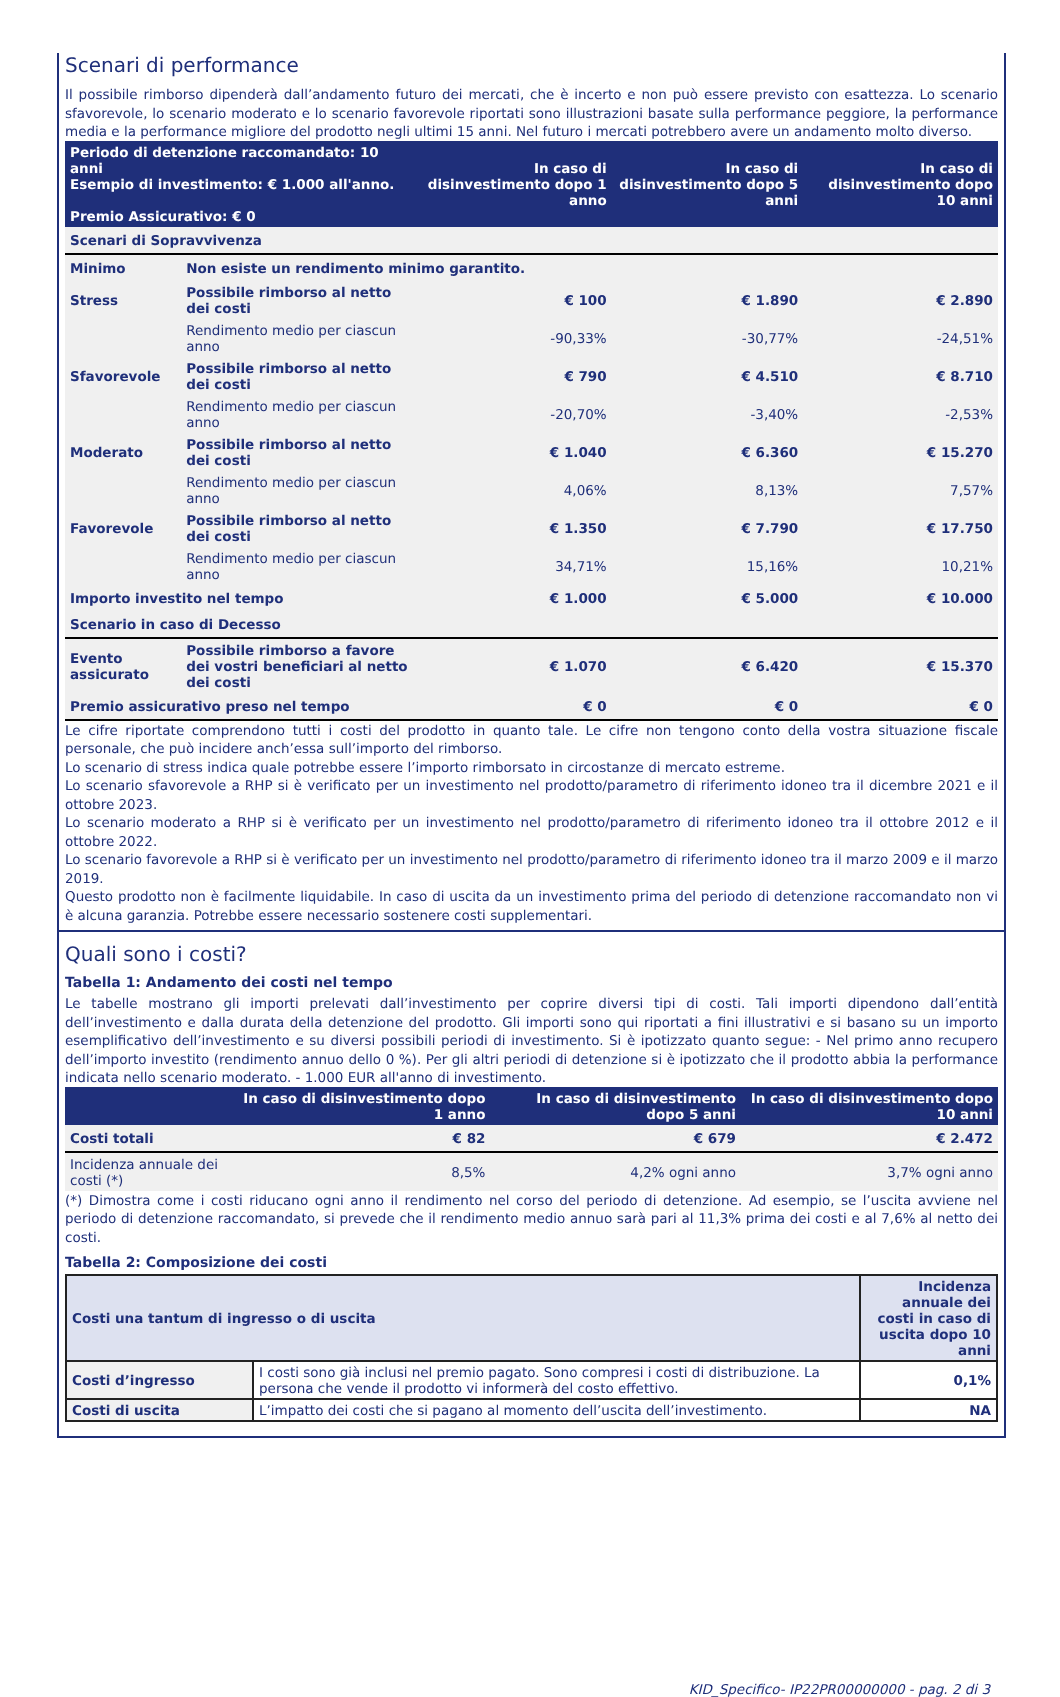Scenari di performance
Il possibile rimborso dipenderà dall’andamento futuro dei mercati, che è incerto e non può essere previsto con esattezza. Lo scenario sfavorevole, lo scenario moderato e lo scenario favorevole riportati sono illustrazioni basate sulla performance peggiore, la performance media e la performance migliore del prodotto negli ultimi 15 anni. Nel futuro i mercati potrebbero avere un andamento molto diverso.
| Periodo di detenzione raccomandato: 10 anni Esempio di investimento: € 1.000 all'anno. Premio Assicurativo: € 0 | | In caso di disinvestimento dopo 1 anno | In caso di disinvestimento dopo 5 anni | In caso di disinvestimento dopo 10 anni |
| Scenari di Sopravvivenza | | | | |
| Minimo | Non esiste un rendimento minimo garantito. | | | |
| Stress | Possibile rimborso al netto dei costi | € 100 | € 1.890 | € 2.890 |
| | Rendimento medio per ciascun anno | -90,33% | -30,77% | -24,51% |
| Sfavorevole | Possibile rimborso al netto dei costi | € 790 | € 4.510 | € 8.710 |
| | Rendimento medio per ciascun anno | -20,70% | -3,40% | -2,53% |
| Moderato | Possibile rimborso al netto dei costi | € 1.040 | € 6.360 | € 15.270 |
| | Rendimento medio per ciascun anno | 4,06% | 8,13% | 7,57% |
| Favorevole | Possibile rimborso al netto dei costi | € 1.350 | € 7.790 | € 17.750 |
| | Rendimento medio per ciascun anno | 34,71% | 15,16% | 10,21% |
| Importo investito nel tempo | | € 1.000 | € 5.000 | € 10.000 |
| Scenario in caso di Decesso | | | | |
| Evento assicurato | Possibile rimborso a favore dei vostri beneficiari al netto dei costi | € 1.070 | € 6.420 | € 15.370 |
| Premio assicurativo preso nel tempo | | € 0 | € 0 | € 0 |
Le cifre riportate comprendono tutti i costi del prodotto in quanto tale. Le cifre non tengono conto della vostra situazione fiscale personale, che può incidere anch’essa sull’importo del rimborso.
Lo scenario di stress indica quale potrebbe essere l’importo rimborsato in circostanze di mercato estreme.
Lo scenario sfavorevole a RHP si è verificato per un investimento nel prodotto/parametro di riferimento idoneo tra il dicembre 2021 e il ottobre 2023.
Lo scenario moderato a RHP si è verificato per un investimento nel prodotto/parametro di riferimento idoneo tra il ottobre 2012 e il ottobre 2022.
Lo scenario favorevole a RHP si è verificato per un investimento nel prodotto/parametro di riferimento idoneo tra il marzo 2009 e il marzo 2019.
Questo prodotto non è facilmente liquidabile. In caso di uscita da un investimento prima del periodo di detenzione raccomandato non vi è alcuna garanzia. Potrebbe essere necessario sostenere costi supplementari.
Quali sono i costi?
Tabella 1: Andamento dei costi nel tempo
Le tabelle mostrano gli importi prelevati dall’investimento per coprire diversi tipi di costi. Tali importi dipendono dall’entità dell’investimento e dalla durata della detenzione del prodotto. Gli importi sono qui riportati a fini illustrativi e si basano su un importo esemplificativo dell’investimento e su diversi possibili periodi di investimento. Si è ipotizzato quanto segue: - Nel primo anno recupero dell’importo investito (rendimento annuo dello 0 %). Per gli altri periodi di detenzione si è ipotizzato che il prodotto abbia la performance indicata nello scenario moderato. - 1.000 EUR all'anno di investimento.
| | In caso di disinvestimento dopo 1 anno | In caso di disinvestimento dopo 5 anni | In caso di disinvestimento dopo 10 anni |
| Costi totali | € 82 | € 679 | € 2.472 |
| Incidenza annuale dei costi (*) | 8,5% | 4,2% ogni anno | 3,7% ogni anno |
(*) Dimostra come i costi riducano ogni anno il rendimento nel corso del periodo di detenzione. Ad esempio, se l’uscita avviene nel periodo di detenzione raccomandato, si prevede che il rendimento medio annuo sarà pari al 11,3% prima dei costi e al 7,6% al netto dei costi.
Tabella 2: Composizione dei costi
| Costi una tantum di ingresso o di uscita | | Incidenza annuale dei costi in caso di uscita dopo 10 anni |
| Costi d’ingresso | I costi sono già inclusi nel premio pagato. Sono compresi i costi di distribuzione. La persona che vende il prodotto vi informerà del costo effettivo. | 0,1% |
| Costi di uscita | L’impatto dei costi che si pagano al momento dell’uscita dell’investimento. | NA |
KID_Specifico- IP22PR00000000 - pag. 2 di 3